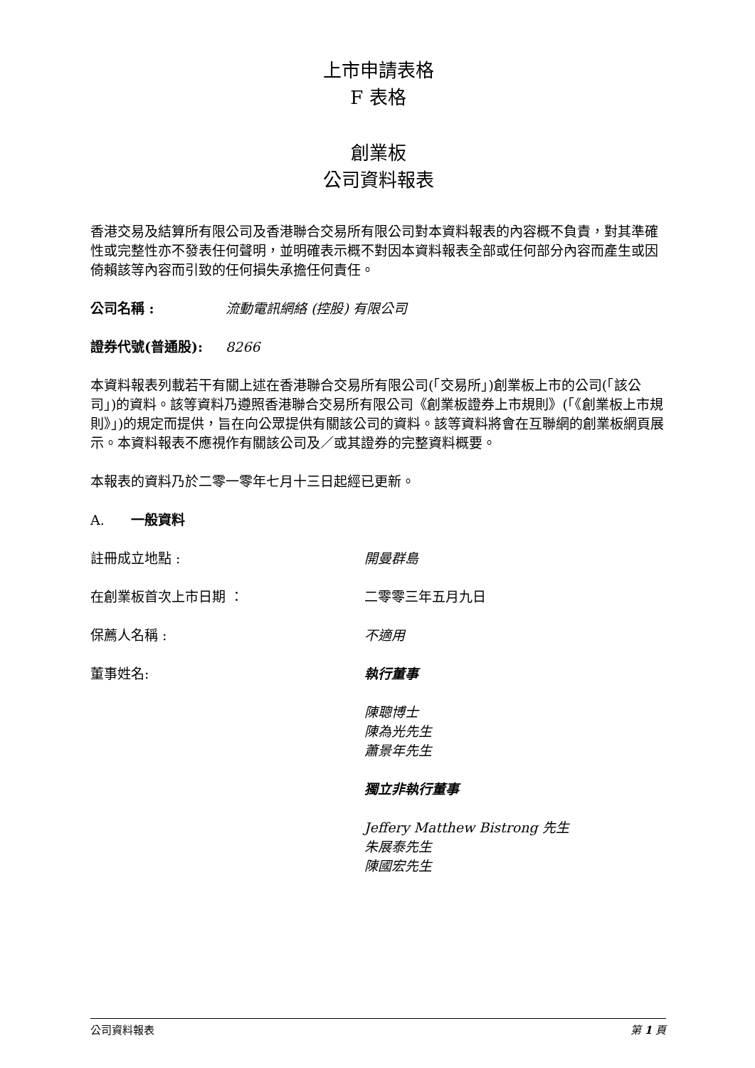上市申請表格
F 表格
創業板
公司資料報表
香港交易及結算所有限公司及香港聯合交易所有限公司對本資料報表的內容概不負責，對其準確性或完整性亦不發表任何聲明，並明確表示概不對因本資料報表全部或任何部分內容而產生或因倚賴該等內容而引致的任何損失承擔任何責任。
公司名稱 : 流動電訊網絡 (控股) 有限公司
證券代號(普通股): 8266
本資料報表列載若干有關上述在香港聯合交易所有限公司(「交易所」)創業板上市的公司(「該公司」)的資料。該等資料乃遵照香港聯合交易所有限公司《創業板證券上市規則》(「《創業板上市規則》」)的規定而提供，旨在向公眾提供有關該公司的資料。該等資料將會在互聯網的創業板網頁展示。本資料報表不應視作有關該公司及／或其證券的完整資料概要。
本報表的資料乃於二零一零年七月十三日起經已更新。
A. 一般資料
註冊成立地點 : 開曼群島
在創業板首次上市日期 ： 二零零三年五月九日
保薦人名稱 : 不適用
董事姓名: 執行董事
陳聰博士
陳為光先生
蕭景年先生
獨立非執行董事
Jeffery Matthew Bistrong 先生
朱展泰先生
陳國宏先生
公司資料報表 第 1 頁